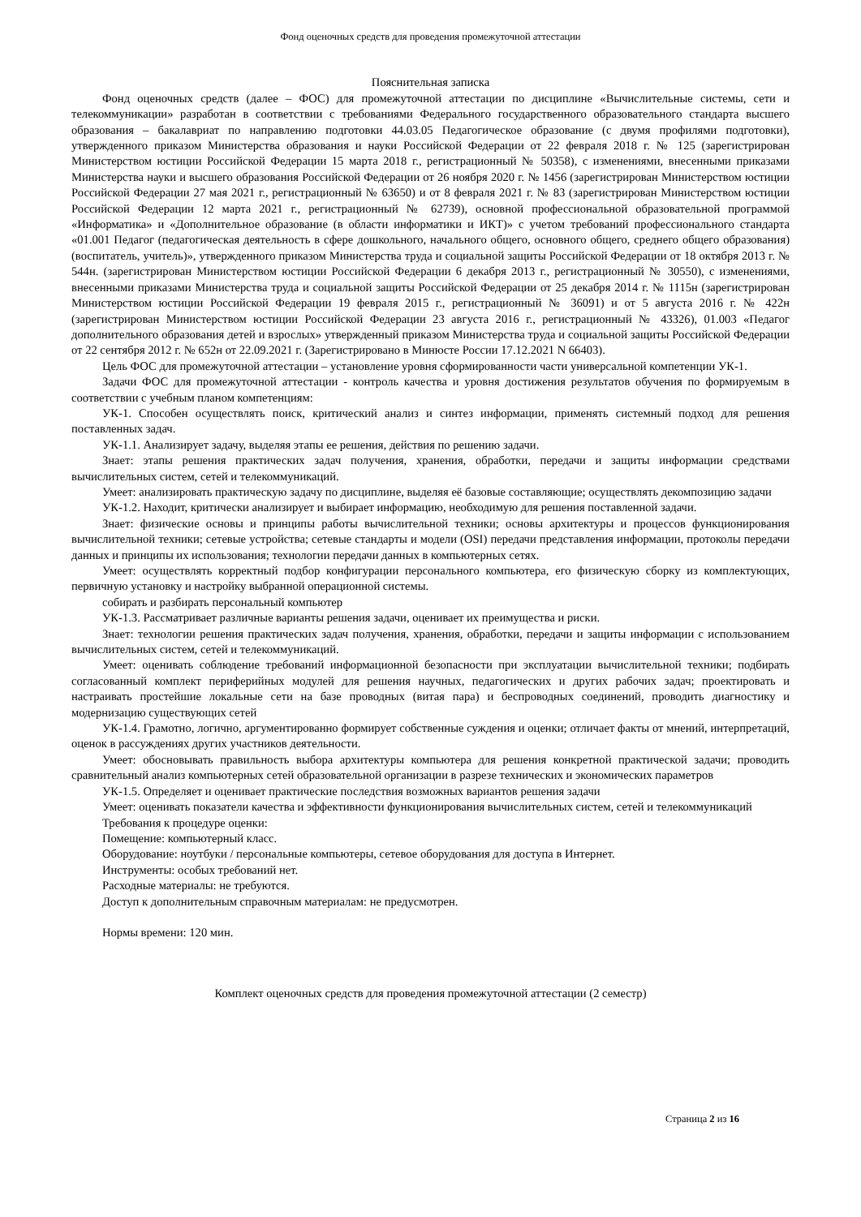Фонд оценочных средств для проведения промежуточной аттестации
Пояснительная записка
Фонд оценочных средств (далее – ФОС) для промежуточной аттестации по дисциплине «Вычислительные системы, сети и телекоммуникации» разработан в соответствии с требованиями Федерального государственного образовательного стандарта высшего образования – бакалавриат по направлению подготовки 44.03.05 Педагогическое образование (с двумя профилями подготовки), утвержденного приказом Министерства образования и науки Российской Федерации от 22 февраля 2018 г. № 125 (зарегистрирован Министерством юстиции Российской Федерации 15 марта 2018 г., регистрационный № 50358), с изменениями, внесенными приказами Министерства науки и высшего образования Российской Федерации от 26 ноября 2020 г. № 1456 (зарегистрирован Министерством юстиции Российской Федерации 27 мая 2021 г., регистрационный № 63650) и от 8 февраля 2021 г. № 83 (зарегистрирован Министерством юстиции Российской Федерации 12 марта 2021 г., регистрационный № 62739), основной профессиональной образовательной программой «Информатика» и «Дополнительное образование (в области информатики и ИКТ)» с учетом требований профессионального стандарта «01.001 Педагог (педагогическая деятельность в сфере дошкольного, начального общего, основного общего, среднего общего образования) (воспитатель, учитель)», утвержденного приказом Министерства труда и социальной защиты Российской Федерации от 18 октября 2013 г. № 544н. (зарегистрирован Министерством юстиции Российской Федерации 6 декабря 2013 г., регистрационный № 30550), с изменениями, внесенными приказами Министерства труда и социальной защиты Российской Федерации от 25 декабря 2014 г. № 1115н (зарегистрирован Министерством юстиции Российской Федерации 19 февраля 2015 г., регистрационный № 36091) и от 5 августа 2016 г. № 422н (зарегистрирован Министерством юстиции Российской Федерации 23 августа 2016 г., регистрационный № 43326), 01.003 «Педагог дополнительного образования детей и взрослых» утвержденный приказом Министерства труда и социальной защиты Российской Федерации от 22 сентября 2012 г. № 652н от 22.09.2021 г. (Зарегистрировано в Минюсте России 17.12.2021 N 66403).
Цель ФОС для промежуточной аттестации – установление уровня сформированности части универсальной компетенции УК-1.
Задачи ФОС для промежуточной аттестации - контроль качества и уровня достижения результатов обучения по формируемым в соответствии с учебным планом компетенциям:
УК-1. Способен осуществлять поиск, критический анализ и синтез информации, применять системный подход для решения поставленных задач.
УК-1.1. Анализирует задачу, выделяя этапы ее решения, действия по решению задачи.
Знает: этапы решения практических задач получения, хранения, обработки, передачи и защиты информации средствами вычислительных систем, сетей и телекоммуникаций.
Умеет: анализировать практическую задачу по дисциплине, выделяя её базовые составляющие; осуществлять декомпозицию задачи
УК-1.2. Находит, критически анализирует и выбирает информацию, необходимую для решения поставленной задачи.
Знает: физические основы и принципы работы вычислительной техники; основы архитектуры и процессов функционирования вычислительной техники; сетевые устройства; сетевые стандарты и модели (OSI) передачи представления информации, протоколы передачи данных и принципы их использования; технологии передачи данных в компьютерных сетях.
Умеет: осуществлять корректный подбор конфигурации персонального компьютера, его физическую сборку из комплектующих, первичную установку и настройку выбранной операционной системы.
собирать и разбирать персональный компьютер
УК-1.3. Рассматривает различные варианты решения задачи, оценивает их преимущества и риски.
Знает: технологии решения практических задач получения, хранения, обработки, передачи и защиты информации с использованием вычислительных систем, сетей и телекоммуникаций.
Умеет: оценивать соблюдение требований информационной безопасности при эксплуатации вычислительной техники; подбирать согласованный комплект периферийных модулей для решения научных, педагогических и других рабочих задач; проектировать и настраивать простейшие локальные сети на базе проводных (витая пара) и беспроводных соединений, проводить диагностику и модернизацию существующих сетей
УК-1.4. Грамотно, логично, аргументированно формирует собственные суждения и оценки; отличает факты от мнений, интерпретаций, оценок в рассуждениях других участников деятельности.
Умеет: обосновывать правильность выбора архитектуры компьютера для решения конкретной практической задачи; проводить сравнительный анализ компьютерных сетей образовательной организации в разрезе технических и экономических параметров
УК-1.5. Определяет и оценивает практические последствия возможных вариантов решения задачи
Умеет: оценивать показатели качества и эффективности функционирования вычислительных систем, сетей и телекоммуникаций
Требования к процедуре оценки:
Помещение: компьютерный класс.
Оборудование: ноутбуки / персональные компьютеры, сетевое оборудования для доступа в Интернет.
Инструменты: особых требований нет.
Расходные материалы: не требуются.
Доступ к дополнительным справочным материалам: не предусмотрен.
Нормы времени: 120 мин.
Комплект оценочных средств для проведения промежуточной аттестации (2 семестр)
Страница 2 из 16